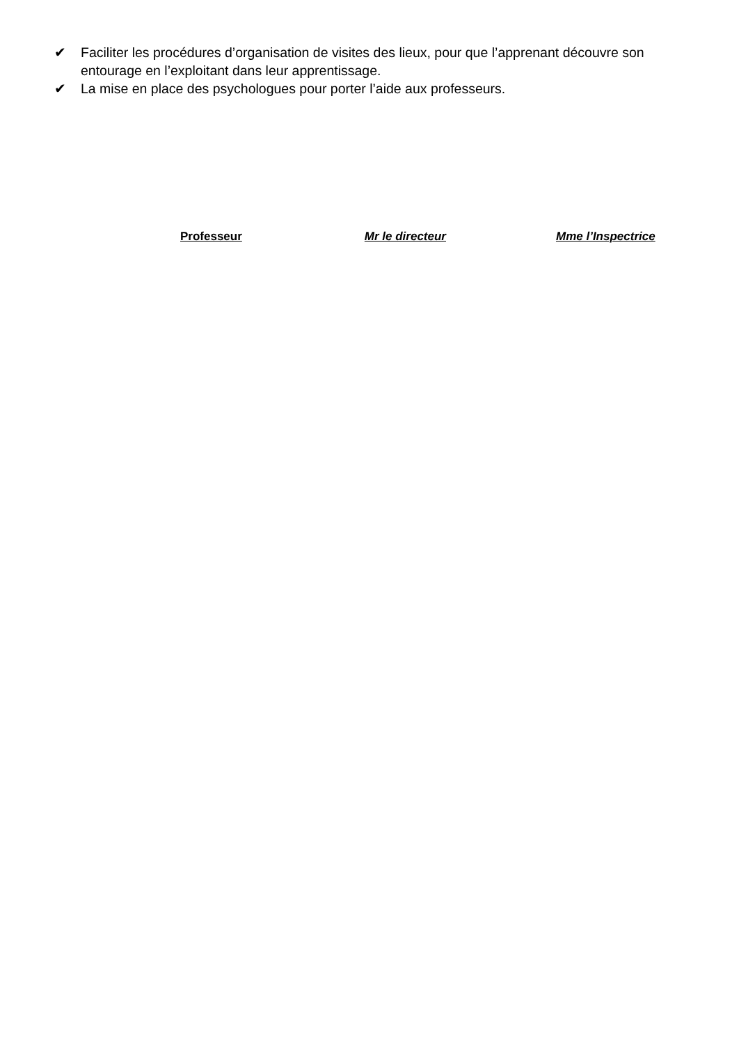✔ Faciliter les procédures d’organisation de visites des lieux, pour que l’apprenant découvre son entourage en l’exploitant dans leur apprentissage.
✔ La mise en place des psychologues pour porter l’aide aux professeurs.
Professeur Mr le directeur Mme l’Inspectrice